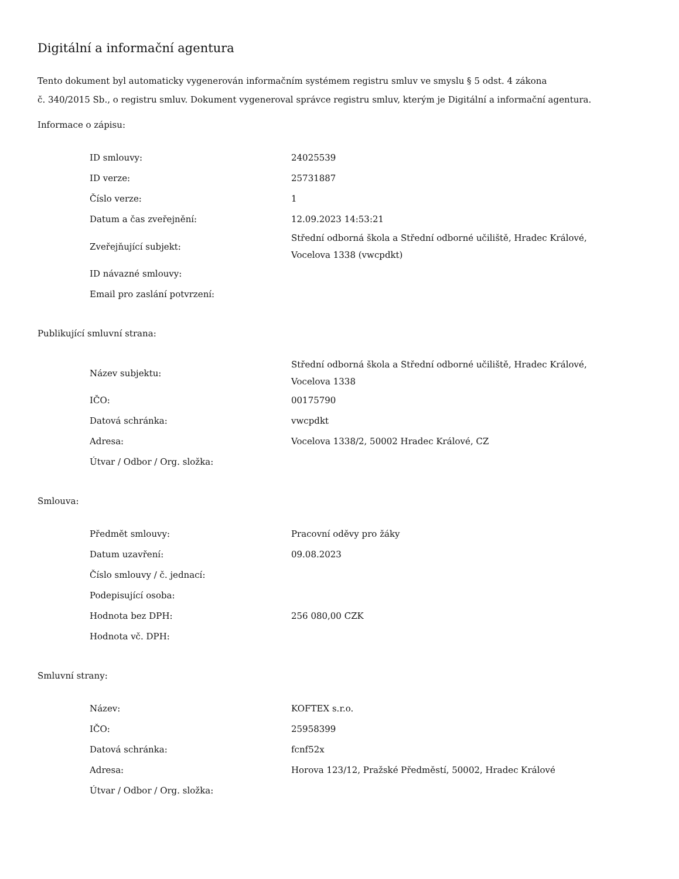Digitální a informační agentura
Tento dokument byl automaticky vygenerován informačním systémem registru smluv ve smyslu § 5 odst. 4 zákona
č. 340/2015 Sb., o registru smluv. Dokument vygeneroval správce registru smluv, kterým je Digitální a informační agentura.
Informace o zápisu:
| ID smlouvy: | 24025539 |
| ID verze: | 25731887 |
| Číslo verze: | 1 |
| Datum a čas zveřejnění: | 12.09.2023 14:53:21 |
| Zveřejňující subjekt: | Střední odborná škola a Střední odborné učiliště, Hradec Králové, Vocelova 1338 (vwcpdkt) |
| ID návazné smlouvy: | |
| Email pro zaslání potvrzení: | |
Publikující smluvní strana:
| Název subjektu: | Střední odborná škola a Střední odborné učiliště, Hradec Králové, Vocelova 1338 |
| IČO: | 00175790 |
| Datová schránka: | vwcpdkt |
| Adresa: | Vocelova 1338/2, 50002 Hradec Králové, CZ |
| Útvar / Odbor / Org. složka: | |
Smlouva:
| Předmět smlouvy: | Pracovní oděvy pro žáky |
| Datum uzavření: | 09.08.2023 |
| Číslo smlouvy / č. jednací: | |
| Podepisující osoba: | |
| Hodnota bez DPH: | 256 080,00 CZK |
| Hodnota vč. DPH: | |
Smluvní strany:
| Název: | KOFTEX s.r.o. |
| IČO: | 25958399 |
| Datová schránka: | fcnf52x |
| Adresa: | Horova 123/12, Pražské Předměstí, 50002, Hradec Králové |
| Útvar / Odbor / Org. složka: | |